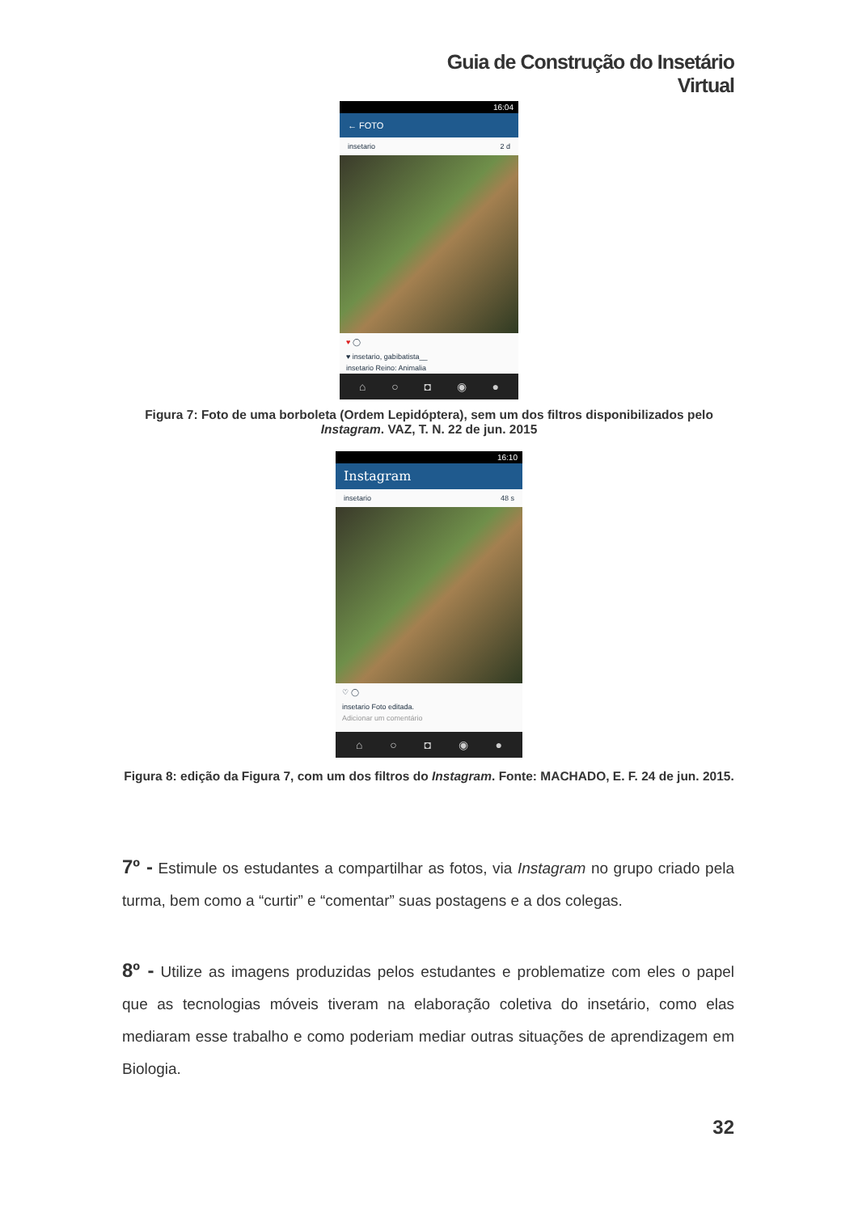Guia de Construção do Insetário Virtual
16:04
← FOTO
insetario 2 d
♥ ◯
♥ insetario, gabibatista__
insetario Reino: Animalia
⌂ ○ ◘ ◉ ●
Figura 7: Foto de uma borboleta (Ordem Lepidóptera), sem um dos filtros disponibilizados pelo Instagram. VAZ, T. N. 22 de jun. 2015
16:10
Instagram
insetario 48 s
♡ ◯
insetario Foto editada.
Adicionar um comentário
⌂ ○ ◘ ◉ ●
Figura 8: edição da Figura 7, com um dos filtros do Instagram. Fonte: MACHADO, E. F. 24 de jun. 2015.
7º - Estimule os estudantes a compartilhar as fotos, via Instagram no grupo criado pela turma, bem como a “curtir” e “comentar” suas postagens e a dos colegas.
8º - Utilize as imagens produzidas pelos estudantes e problematize com eles o papel que as tecnologias móveis tiveram na elaboração coletiva do insetário, como elas mediaram esse trabalho e como poderiam mediar outras situações de aprendizagem em Biologia.
32